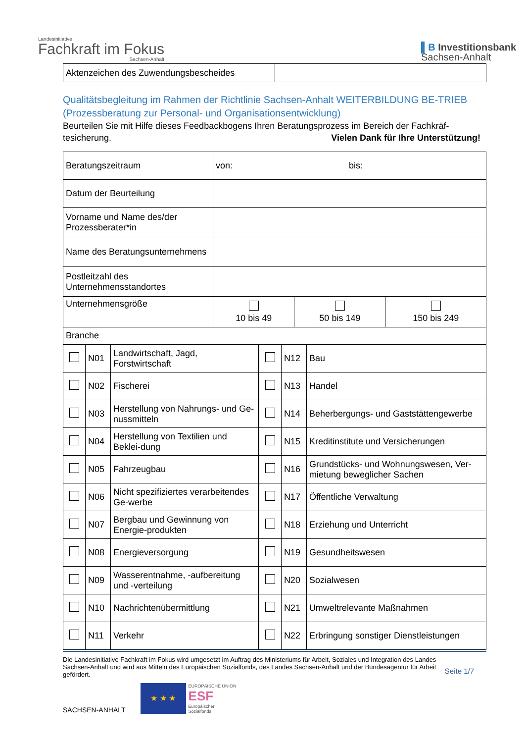Landesinitiative
Fachkraft im Fokus
Sachsen-Anhalt
▌B Investitionsbank
Sachsen-Anhalt
| Aktenzeichen des Zuwendungsbescheides | |
Qualitätsbegleitung im Rahmen der Richtlinie Sachsen-Anhalt WEITERBILDUNG BE-TRIEB (Prozessberatung zur Personal- und Organisationsentwicklung)
Beurteilen Sie mit Hilfe dieses Feedbackbogens Ihren Beratungsprozess im Bereich der Fachkräf-tesicherung. Vielen Dank für Ihre Unterstützung!
| Beratungszeitraum | von: bis: | | |
| Datum der Beurteilung | | | |
| Vorname und Name des/der Prozessberater*in | | | |
| Name des Beratungsunternehmens | | | |
| Postleitzahl des Unternehmensstandortes | | | |
| Unternehmensgröße | 10 bis 49 | 50 bis 149 | 150 bis 249 |
| Branche | | | |
| | N01 | Landwirtschaft, Jagd, Forstwirtschaft | | N12 | Bau |
| | N02 | Fischerei | | N13 | Handel |
| | N03 | Herstellung von Nahrungs- und Ge-nussmitteln | | N14 | Beherbergungs- und Gaststättengewerbe |
| | N04 | Herstellung von Textilien und Beklei-dung | | N15 | Kreditinstitute und Versicherungen |
| | N05 | Fahrzeugbau | | N16 | Grundstücks- und Wohnungswesen, Ver-mietung beweglicher Sachen |
| | N06 | Nicht spezifiziertes verarbeitendes Ge-werbe | | N17 | Öffentliche Verwaltung |
| | N07 | Bergbau und Gewinnung von Energie-produkten | | N18 | Erziehung und Unterricht |
| | N08 | Energieversorgung | | N19 | Gesundheitswesen |
| | N09 | Wasserentnahme, -aufbereitung und -verteilung | | N20 | Sozialwesen |
| | N10 | Nachrichtenübermittlung | | N21 | Umweltrelevante Maßnahmen |
| | N11 | Verkehr | | N22 | Erbringung sonstiger Dienstleistungen |
Die Landesinitiative Fachkraft im Fokus wird umgesetzt im Auftrag des Ministeriums für Arbeit, Soziales und Integration des Landes Sachsen-Anhalt und wird aus Mitteln des Europäischen Sozialfonds, des Landes Sachsen-Anhalt und der Bundesagentur für Arbeit gefördert.
Seite 1/7
SACHSEN-ANHALT
★ ★ ★
EUROPÄISCHE UNION
ESF
Europäischer
Sozialfonds